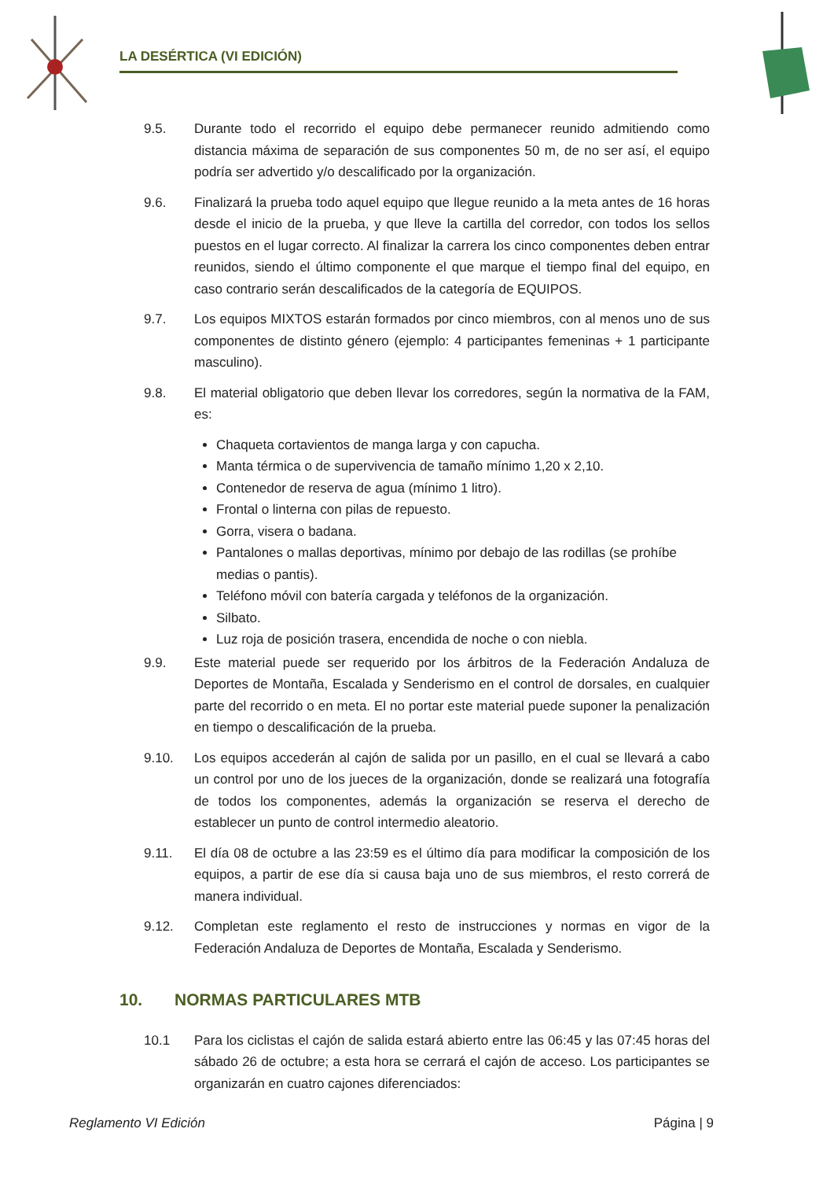LA DESÉRTICA (VI EDICIÓN)
9.5. Durante todo el recorrido el equipo debe permanecer reunido admitiendo como distancia máxima de separación de sus componentes 50 m, de no ser así, el equipo podría ser advertido y/o descalificado por la organización.
9.6. Finalizará la prueba todo aquel equipo que llegue reunido a la meta antes de 16 horas desde el inicio de la prueba, y que lleve la cartilla del corredor, con todos los sellos puestos en el lugar correcto. Al finalizar la carrera los cinco componentes deben entrar reunidos, siendo el último componente el que marque el tiempo final del equipo, en caso contrario serán descalificados de la categoría de EQUIPOS.
9.7. Los equipos MIXTOS estarán formados por cinco miembros, con al menos uno de sus componentes de distinto género (ejemplo: 4 participantes femeninas + 1 participante masculino).
9.8. El material obligatorio que deben llevar los corredores, según la normativa de la FAM, es:
Chaqueta cortavientos de manga larga y con capucha.
Manta térmica o de supervivencia de tamaño mínimo 1,20 x 2,10.
Contenedor de reserva de agua (mínimo 1 litro).
Frontal o linterna con pilas de repuesto.
Gorra, visera o badana.
Pantalones o mallas deportivas, mínimo por debajo de las rodillas (se prohíbe medias o pantis).
Teléfono móvil con batería cargada y teléfonos de la organización.
Silbato.
Luz roja de posición trasera, encendida de noche o con niebla.
9.9. Este material puede ser requerido por los árbitros de la Federación Andaluza de Deportes de Montaña, Escalada y Senderismo en el control de dorsales, en cualquier parte del recorrido o en meta. El no portar este material puede suponer la penalización en tiempo o descalificación de la prueba.
9.10. Los equipos accederán al cajón de salida por un pasillo, en el cual se llevará a cabo un control por uno de los jueces de la organización, donde se realizará una fotografía de todos los componentes, además la organización se reserva el derecho de establecer un punto de control intermedio aleatorio.
9.11. El día 08 de octubre a las 23:59 es el último día para modificar la composición de los equipos, a partir de ese día si causa baja uno de sus miembros, el resto correrá de manera individual.
9.12. Completan este reglamento el resto de instrucciones y normas en vigor de la Federación Andaluza de Deportes de Montaña, Escalada y Senderismo.
10. NORMAS PARTICULARES MTB
10.1 Para los ciclistas el cajón de salida estará abierto entre las 06:45 y las 07:45 horas del sábado 26 de octubre; a esta hora se cerrará el cajón de acceso. Los participantes se organizarán en cuatro cajones diferenciados:
Reglamento VI Edición Página | 9